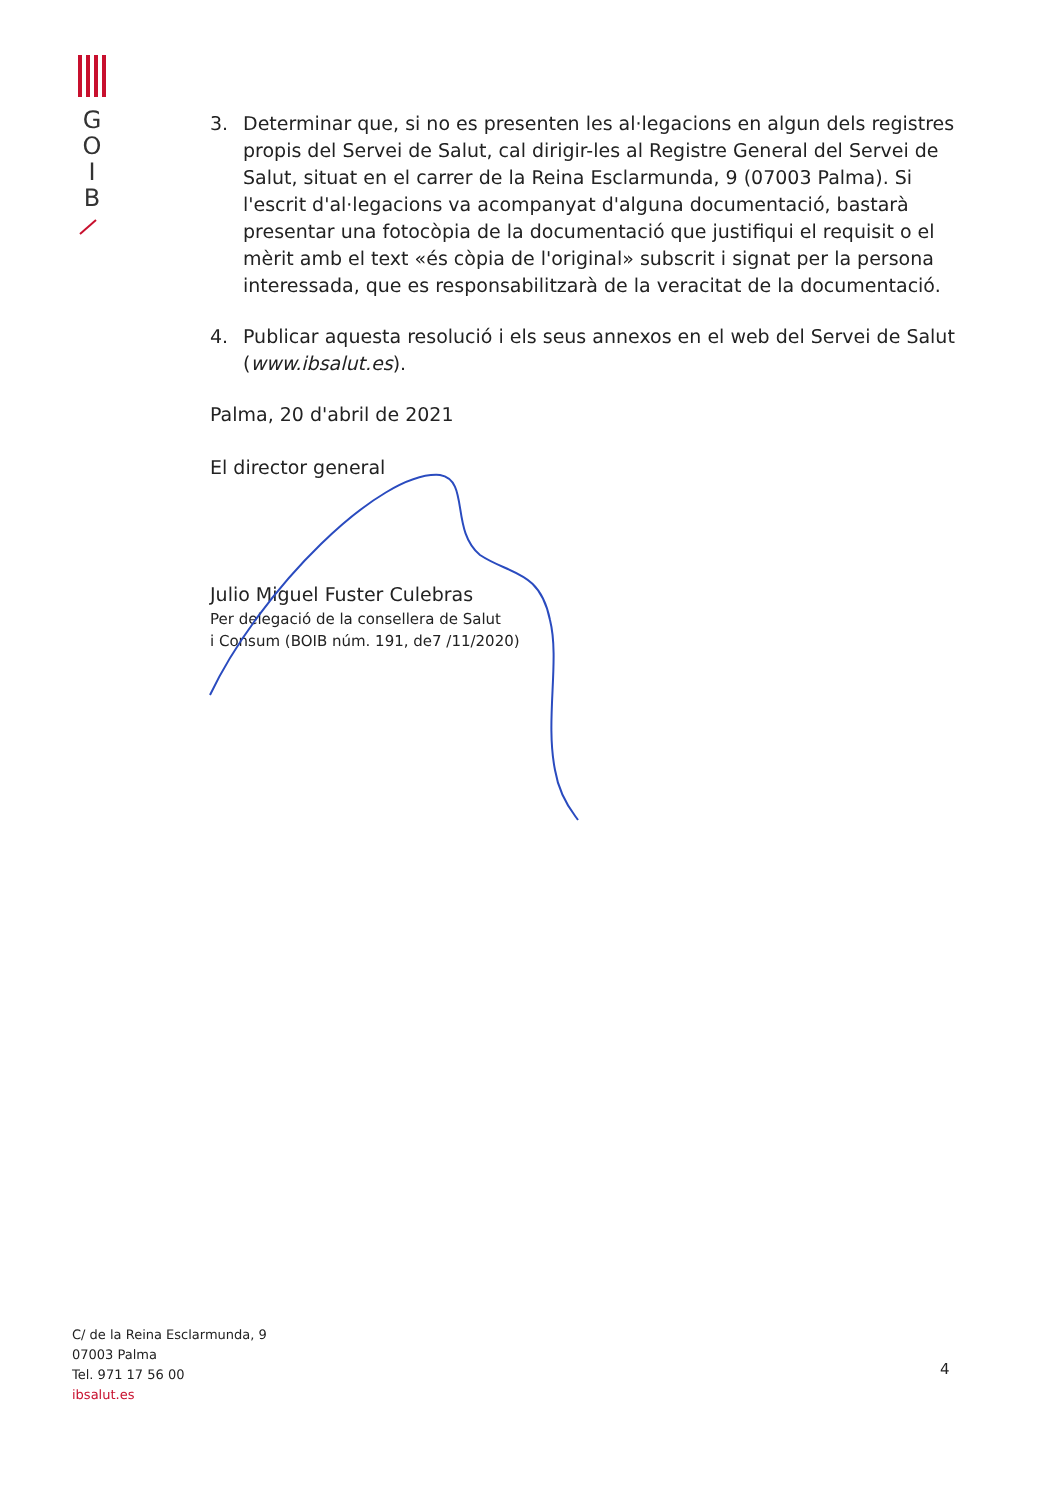G
O
I
B
3. Determinar que, si no es presenten les al·legacions en algun dels registres propis del Servei de Salut, cal dirigir-les al Registre General del Servei de Salut, situat en el carrer de la Reina Esclarmunda, 9 (07003 Palma). Si l'escrit d'al·legacions va acompanyat d'alguna documentació, bastarà presentar una fotocòpia de la documentació que justifiqui el requisit o el mèrit amb el text «és còpia de l'original» subscrit i signat per la persona interessada, que es responsabilitzarà de la veracitat de la documentació.
4. Publicar aquesta resolució i els seus annexos en el web del Servei de Salut (www.ibsalut.es).
Palma, 20 d'abril de 2021
El director general
Julio Miguel Fuster Culebras
Per delegació de la consellera de Salut
i Consum (BOIB núm. 191, de7 /11/2020)
C/ de la Reina Esclarmunda, 9
07003 Palma
Tel. 971 17 56 00
ibsalut.es
4